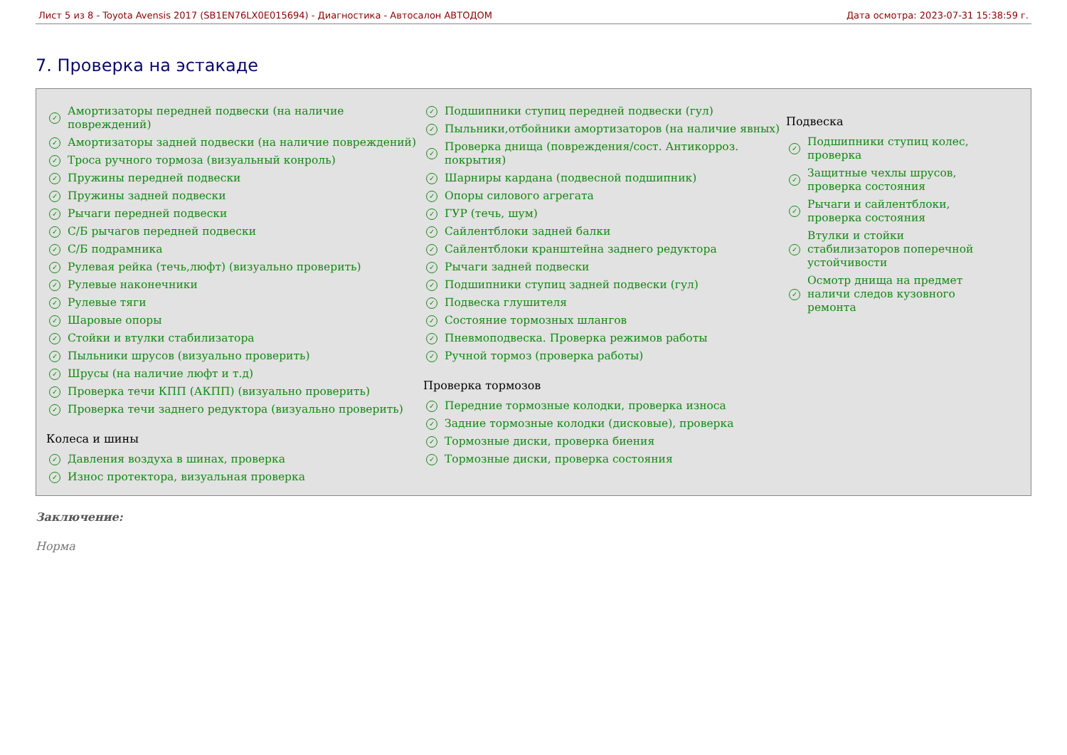Лист 5 из 8 - Toyota Avensis 2017 (SB1EN76LX0E015694) - Диагностика - Автосалон АВТОДОМ Дата осмотра: 2023-07-31 15:38:59 г.
7. Проверка на эстакаде
✓ Амортизаторы передней подвески (на наличие повреждений)
✓ Амортизаторы задней подвески (на наличие повреждений)
✓ Троса ручного тормоза (визуальный конроль)
✓ Пружины передней подвески
✓ Пружины задней подвески
✓ Рычаги передней подвески
✓ С/Б рычагов передней подвески
✓ С/Б подрамника
✓ Рулевая рейка (течь,люфт) (визуально проверить)
✓ Рулевые наконечники
✓ Рулевые тяги
✓ Шаровые опоры
✓ Стойки и втулки стабилизатора
✓ Пыльники шрусов (визуально проверить)
✓ Шрусы (на наличие люфт и т.д)
✓ Проверка течи КПП (АКПП) (визуально проверить)
✓ Проверка течи заднего редуктора (визуально проверить)
Колеса и шины
✓ Давления воздуха в шинах, проверка
✓ Износ протектора, визуальная проверка
✓ Подшипники ступиц передней подвески (гул)
✓ Пыльники,отбойники амортизаторов (на наличие явных)
✓ Проверка днища (повреждения/сост. Антикорроз. покрытия)
✓ Шарниры кардана (подвесной подшипник)
✓ Опоры силового агрегата
✓ ГУР (течь, шум)
✓ Сайлентблоки задней балки
✓ Сайлентблоки кранштейна заднего редуктора
✓ Рычаги задней подвески
✓ Подшипники ступиц задней подвески (гул)
✓ Подвеска глушителя
✓ Состояние тормозных шлангов
✓ Пневмоподвеска. Проверка режимов работы
✓ Ручной тормоз (проверка работы)
Проверка тормозов
✓ Передние тормозные колодки, проверка износа
✓ Задние тормозные колодки (дисковые), проверка
✓ Тормозные диски, проверка биения
✓ Тормозные диски, проверка состояния
Подвеска
✓ Подшипники ступиц колес, проверка
✓ Защитные чехлы шрусов, проверка состояния
✓ Рычаги и сайлентблоки, проверка состояния
✓ Втулки и стойки стабилизаторов поперечной устойчивости
✓ Осмотр днища на предмет наличи следов кузовного ремонта
Заключение:
Норма